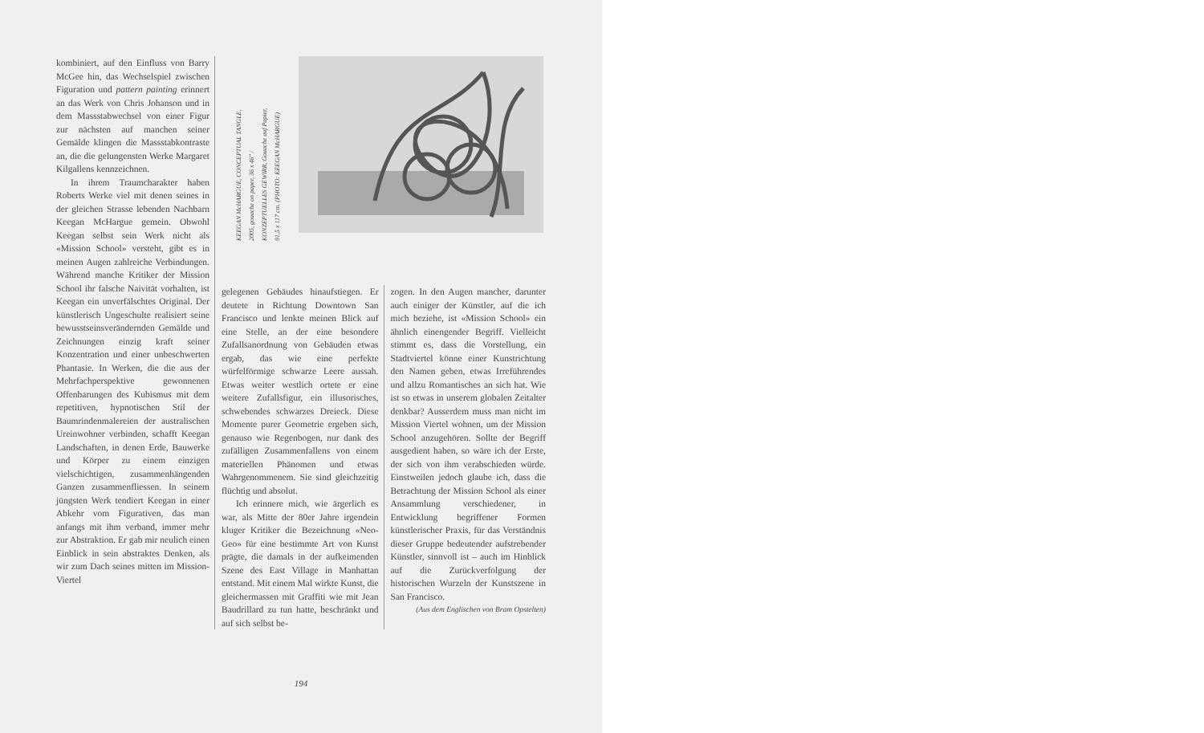kombiniert, auf den Einfluss von Barry McGee hin, das Wechselspiel zwischen Figuration und pattern painting erinnert an das Werk von Chris Johanson und in dem Massstabwechsel von einer Figur zur nächsten auf manchen seiner Gemälde klingen die Massstabkontraste an, die die gelungensten Werke Margaret Kilgallens kennzeichnen.
In ihrem Traumcharakter haben Roberts Werke viel mit denen seines in der gleichen Strasse lebenden Nachbarn Keegan McHargue gemein. Obwohl Keegan selbst sein Werk nicht als «Mission School» versteht, gibt es in meinen Augen zahlreiche Verbindungen. Während manche Kritiker der Mission School ihr falsche Naivität vorhalten, ist Keegan ein unverfälschtes Original. Der künstlerisch Ungeschulte realisiert seine bewusstseinsverändernden Gemälde und Zeichnungen einzig kraft seiner Konzentration und einer unbeschwerten Phantasie. In Werken, die die aus der Mehrfachperspektive gewonnenen Offenbarungen des Kubismus mit dem repetitiven, hypnotischen Stil der Baumrindenmalereien der australischen Ureinwohner verbinden, schafft Keegan Landschaften, in denen Erde, Bauwerke und Körper zu einem einzigen vielschichtigen, zusammenhängenden Ganzen zusammenfliessen. In seinem jüngsten Werk tendiert Keegan in einer Abkehr vom Figurativen, das man anfangs mit ihm verband, immer mehr zur Abstraktion. Er gab mir neulich einen Einblick in sein abstraktes Denken, als wir zum Dach seines mitten im Mission-Viertel
KEEGAN McHARGUE, CONCEPTUAL TANGLE,
2005, gouache on paper, 36 x 46" /
KONZEPTUELLES GEWIRR, Gouache auf Papier,
91,5 x 117 cm. (PHOTO: KEEGAN McHARGUE)
gelegenen Gebäudes hinaufstiegen. Er deutete in Richtung Downtown San Francisco und lenkte meinen Blick auf eine Stelle, an der eine besondere Zufallsanordnung von Gebäuden etwas ergab, das wie eine perfekte würfelförmige schwarze Leere aussah. Etwas weiter westlich ortete er eine weitere Zufallsfigur, ein illusorisches, schwebendes schwarzes Dreieck. Diese Momente purer Geometrie ergeben sich, genauso wie Regenbogen, nur dank des zufälligen Zusammenfallens von einem materiellen Phänomen und etwas Wahrgenommenem. Sie sind gleichzeitig flüchtig und absolut.
Ich erinnere mich, wie ärgerlich es war, als Mitte der 80er Jahre irgendein kluger Kritiker die Bezeichnung «Neo-Geo» für eine bestimmte Art von Kunst prägte, die damals in der aufkeimenden Szene des East Village in Manhattan entstand. Mit einem Mal wirkte Kunst, die gleichermassen mit Graffiti wie mit Jean Baudrillard zu tun hatte, beschränkt und auf sich selbst be-
zogen. In den Augen mancher, darunter auch einiger der Künstler, auf die ich mich beziehe, ist «Mission School» ein ähnlich einengender Begriff. Vielleicht stimmt es, dass die Vorstellung, ein Stadtviertel könne einer Kunstrichtung den Namen geben, etwas Irreführendes und allzu Romantisches an sich hat. Wie ist so etwas in unserem globalen Zeitalter denkbar? Ausserdem muss man nicht im Mission Viertel wohnen, um der Mission School anzugehören. Sollte der Begriff ausgedient haben, so wäre ich der Erste, der sich von ihm verabschieden würde. Einstweilen jedoch glaube ich, dass die Betrachtung der Mission School als einer Ansammlung verschiedener, in Entwicklung begriffener Formen künstlerischer Praxis, für das Verständnis dieser Gruppe bedeutender aufstrebender Künstler, sinnvoll ist – auch im Hinblick auf die Zurückverfolgung der historischen Wurzeln der Kunstszene in San Francisco.
(Aus dem Englischen von Bram Opstelten)
194